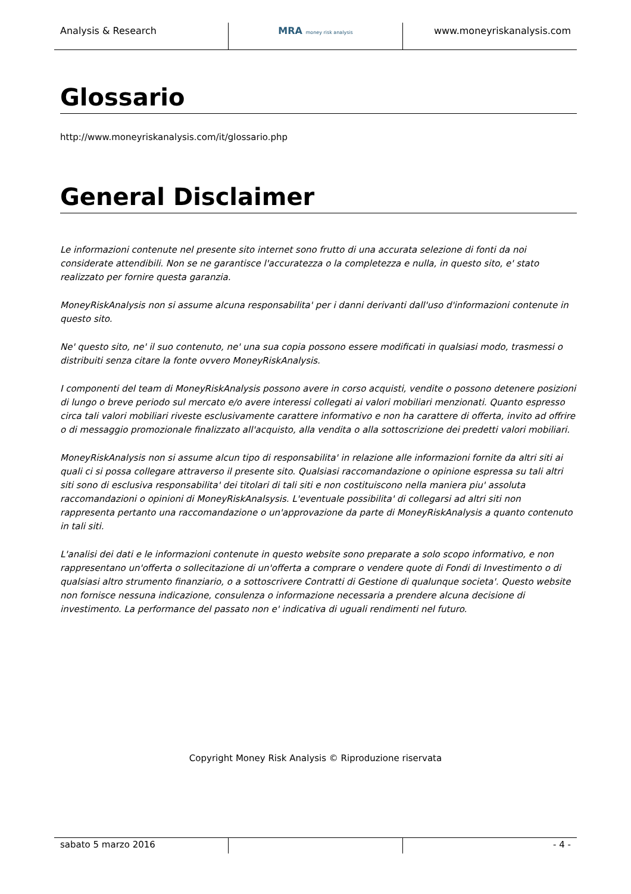Analysis & Research MRA money risk analysis
www.moneyriskanalysis.com
Glossario
http://www.moneyriskanalysis.com/it/glossario.php
General Disclaimer
Le informazioni contenute nel presente sito internet sono frutto di una accurata selezione di fonti da noi considerate attendibili. Non se ne garantisce l'accuratezza o la completezza e nulla, in questo sito, e' stato realizzato per fornire questa garanzia.
MoneyRiskAnalysis non si assume alcuna responsabilita' per i danni derivanti dall'uso d'informazioni contenute in questo sito.
Ne' questo sito, ne' il suo contenuto, ne' una sua copia possono essere modificati in qualsiasi modo, trasmessi o distribuiti senza citare la fonte ovvero MoneyRiskAnalysis.
I componenti del team di MoneyRiskAnalysis possono avere in corso acquisti, vendite o possono detenere posizioni di lungo o breve periodo sul mercato e/o avere interessi collegati ai valori mobiliari menzionati. Quanto espresso circa tali valori mobiliari riveste esclusivamente carattere informativo e non ha carattere di offerta, invito ad offrire o di messaggio promozionale finalizzato all'acquisto, alla vendita o alla sottoscrizione dei predetti valori mobiliari.
MoneyRiskAnalysis non si assume alcun tipo di responsabilita' in relazione alle informazioni fornite da altri siti ai quali ci si possa collegare attraverso il presente sito. Qualsiasi raccomandazione o opinione espressa su tali altri siti sono di esclusiva responsabilita' dei titolari di tali siti e non costituiscono nella maniera piu' assoluta raccomandazioni o opinioni di MoneyRiskAnalsysis. L'eventuale possibilita' di collegarsi ad altri siti non rappresenta pertanto una raccomandazione o un'approvazione da parte di MoneyRiskAnalysis a quanto contenuto in tali siti.
L'analisi dei dati e le informazioni contenute in questo website sono preparate a solo scopo informativo, e non rappresentano un'offerta o sollecitazione di un'offerta a comprare o vendere quote di Fondi di Investimento o di qualsiasi altro strumento finanziario, o a sottoscrivere Contratti di Gestione di qualunque societa'. Questo website non fornisce nessuna indicazione, consulenza o informazione necessaria a prendere alcuna decisione di investimento. La performance del passato non e' indicativa di uguali rendimenti nel futuro.
Copyright Money Risk Analysis © Riproduzione riservata
sabato 5 marzo 2016 - 4 -